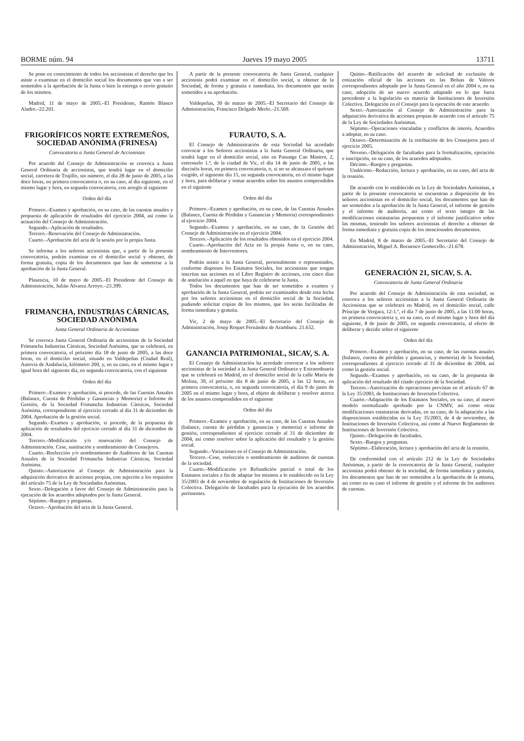BORME núm. 94 Jueves 19 mayo 2005 13711
Se pone en conocimiento de todos los accionistas el derecho que les asiste a examinar en el domicilio social los documentos que van a ser sometidos a la aprobación de la Junta o bien la entrega o envío gratuito de los mismos.
Madrid, 11 de mayo de 2005.–El Presidente, Ramón Blanco Aladro.–22.201.
FRIGORÍFICOS NORTE EXTREMEÑOS, SOCIEDAD ANÓNIMA (FRINESA)
Convocatoria a Junta General de Accionistas
Por acuerdo del Consejo de Administración se convoca a Junta General Ordinaria de accionistas, que tendrá lugar en el domicilio social, carretera de Trujillo, sin número, el día 28 de junio de 2005, a las doce horas, en primera convocatoria o, en su caso, al día siguiente, en el mismo lugar y hora, en segunda convocatoria, con arreglo al siguiente
Orden del día
Primero.–Examen y aprobación, en su caso, de las cuentas anuales y propuesta de aplicación de resultados del ejercicio 2004, así como la actuación del Consejo de Administración.
Segundo.–Aplicación de resultados.
Tercero.–Renovación del Consejo de Administración.
Cuarto.–Aprobación del acta de la sesión por la propia Junta.
Se informa a los señores accionistas que, a partir de la presente convocatoria, podrán examinar en el domicilio social y obtener, de forma gratuita, copia de los documentos que han de someterse a la aprobación de la Junta General.
Plasencia, 10 de mayo de 2005.–El Presidente del Consejo de Administración, Julián Álvarez Arroyo.–23.399.
FRIMANCHA, INDUSTRIAS CÁRNICAS, SOCIEDAD ANÓNIMA
Junta General Ordinaria de Accionistas
Se convoca Junta General Ordinaria de accionistas de la Sociedad Frimancha Industrias Cárnicas, Sociedad Anónima, que se celebrará, en primera convocatoria, el próximo día 18 de junio de 2005, a las doce horas, en el domicilio social, situado en Valdepeñas (Ciudad Real), Autovía de Andalucía, kilómetro 200, y, en su caso, en el mismo lugar e igual hora del siguiente día, en segunda convocatoria, con el siguiente
Orden del día
Primero.–Examen y aprobación, si procede, de las Cuentas Anuales (Balance, Cuenta de Pérdidas y Ganancias y Memoria) e Informe de Gestión, de la Sociedad Frimancha Industrias Cárnicas, Sociedad Anónima, correspondiente al ejercicio cerrado al día 31 de diciembre de 2004. Aprobación de la gestión social.
Segundo.–Examen y aprobación, si procede, de la propuesta de aplicación de resultados del ejercicio cerrado al día 31 de diciembre de 2004.
Tercero.–Modificación y/o renovación del Consejo de Administración. Cese, sustitución y nombramiento de Consejeros.
Cuarto.–Reelección y/o nombramiento de Auditores de las Cuentas Anuales de la Sociedad Frimancha Industrias Cárnicas, Sociedad Anónima.
Quinto.–Autorización al Consejo de Administración para la adquisición derivativa de acciones propias, con sujeción a los requisitos del artículo 75 de la Ley de Sociedades Anónimas.
Sexto.–Delegación a favor del Consejo de Administración para la ejecución de los acuerdos adoptados por la Junta General.
Séptimo.–Ruegos y preguntas.
Octavo.–Aprobación del acta de la Junta General.
A partir de la presente convocatoria de Junta General, cualquier accionista podrá examinar en el domicilio social, u obtener de la Sociedad, de forma y gratuita e inmediata, los documentos que serán sometidos a su aprobación.
Valdepeñas, 30 de marzo de 2005.–El Secretario del Consejo de Administración, Francisco Delgado Merlo.–21.569.
FURAUTO, S. A.
El Consejo de Administración de esta Sociedad ha acordado convocar a los Señores accionistas a la Junta General Ordinaria, que tendrá lugar en el domicilio social, sito en Passatge Can Mastrot, 2, entresuelo 1.ª, de la ciudad de Vic, el día 14 de junio de 2005, a las dieciséis horas, en primera convocatoria, o, si no se alcanzara el quórum exigido, el siguiente día 15, en segunda convocatoria, en el mismo lugar y hora, para deliberar y tomar acuerdos sobre los asuntos comprendidos en el siguiente
Orden del día
Primero.–Examen y aprobación, en su caso, de las Cuentas Anuales (Balance, Cuenta de Pérdidas y Ganancias y Memoria) correspondientes al ejercicio 2004.
Segundo.–Examen y aprobación, en su caso, de la Gestión del Consejo de Administración en el ejercicio 2004.
Tercero.–Aplicación de los resultados obtenidos en el ejercicio 2004.
Cuarto.–Aprobación del Acta en la propia Junta o, en su caso, nombramiento de Interventores.
Podrán asistir a la Junta General, personalmente o representados, conforme disponen los Estatutos Sociales, los accionistas que tengan inscritas sus acciones en el Libro Registro de acciones, con cinco días de antelación a aquél en que haya de celebrarse la Junta.
Todos los documentos que han de ser sometidos a examen y aprobación de la Junta General, podrán ser examinados desde esta fecha por los señores accionistas en el domicilio social de la Sociedad, pudiendo solicitar copias de los mismos, que les serán facilitadas de forma inmediata y gratuita.
Vic, 2 de mayo de 2005.–El Secretario del Consejo de Administración, Josep Roquet Fernández de Aramburu. 21.632.
GANANCIA PATRIMONIAL, SICAV, S. A.
El Consejo de Administración ha acordado convocar a los señores accionistas de la sociedad a la Junta General Ordinaria y Extraordinaria que se celebrará en Madrid, en el domicilio social de la calle María de Molina, 39, el próximo día 8 de junio de 2005, a las 12 horas, en primera convocatoria, o, en segunda convocatoria, el día 9 de junio de 2005 en el mismo lugar y hora, al objeto de deliberar y resolver acerca de los asuntos comprendidos en el siguiente
Orden del día
Primero.–Examen y aprobación, en su caso, de las Cuentas Anuales (balance, cuenta de pérdidas y ganancias y memoria) e informe de gestión, correspondientes al ejercicio cerrado al 31 de diciembre de 2004, así como resolver sobre la aplicación del resultado y la gestión social.
Segundo.–Variaciones en el Consejo de Administración.
Tercero.–Cese, reelección o nombramiento de auditores de cuentas de la sociedad.
Cuarto.–Modificación y/o Refundición parcial o total de los Estatutos sociales a fin de adaptar los mismos a lo establecido en la Ley 35/2003 de 4 de noviembre de regulación de Instituciones de Inversión Colectiva. Delegación de facultades para la ejecución de los acuerdos pertinentes.
Quinto.–Ratificación del acuerdo de solicitud de exclusión de cotización oficial de las acciones en las Bolsas de Valores correspondientes adoptado por la Junta General en el año 2004 o, en su caso, adopción de un nuevo acuerdo adaptado en lo que fuera procedente a la legislación en materia de Instituciones de Inversión Colectiva. Delegación en el Consejo para la ejecución de este acuerdo.
Sexto.–Autorización al Consejo de Administración para la adquisición derivativa de acciones propias de acuerdo con el artículo 75 de la Ley de Sociedades Anónimas.
Séptimo.–Operaciones vinculadas y conflictos de interés. Acuerdos a adoptar, en su caso.
Octavo.–Determinación de la retribución de los Consejeros para el ejercicio 2005.
Noveno.–Delegación de facultades para la formalización, ejecución e inscripción, en su caso, de los acuerdos adoptados.
Décimo.–Ruegos y preguntas.
Undécimo.–Redacción, lectura y aprobación, en su caso, del acta de la reunión.
De acuerdo con lo establecido en la Ley de Sociedades Anónimas, a partir de la presente convocatoria se encuentran a disposición de los señores accionistas en el domicilio social, los documentos que han de ser sometidos a la aprobación de la Junta General, el informe de gestión y el informe de auditoría, así como el texto íntegro de las modificaciones estatutarias propuestas y el informe justificativo sobre las mismas, teniendo los señores accionistas el derecho a obtener de forma inmediata y gratuita copia de los mencionados documentos.
En Madrid, 8 de marzo de 2005.–El Secretario del Consejo de Administración, Miguel A. Recuenco Gomecello.–21.678.
GENERACIÓN 21, SICAV, S. A.
Convocatoria de Junta General Ordinaria
Por acuerdo del Consejo de Administración de esta sociedad, se convoca a los señores accionistas a la Junta General Ordinaria de Accionistas que se celebrará en Madrid, en el domicilio social, calle Príncipe de Vergara, 12-1.º, el día 7 de junio de 2005, a las 11:00 horas, en primera convocatoria y, en su caso, en el mismo lugar y hora del día siguiente, 8 de junio de 2005, en segunda convocatoria, al efecto de deliberar y decidir sobre el siguiente
Orden del día
Primero.–Examen y aprobación, en su caso, de las cuentas anuales (balance, cuenta de pérdidas y ganancias, y memoria) de la Sociedad, correspondientes al ejercicio cerrado al 31 de diciembre de 2004, así como la gestión social.
Segundo.–Examen y aprobación, en su caso, de la propuesta de aplicación del resultado del citado ejercicio de la Sociedad.
Tercero.–Autorización de operaciones previstas en el artículo 67 de la Ley 35/2003, de Instituciones de Inversión Colectiva.
Cuarto.–Adaptación de los Estatutos Sociales, en su caso, al nuevo modelo normalizado aprobado por la CNMV, así como otras modificaciones estatutarias derivadas, en su caso, de la adaptación a las disposiciones establecidas en la Ley 35/2003, de 4 de noviembre, de Instituciones de Inversión Colectiva, así como al Nuevo Reglamento de Instituciones de Inversión Colectiva.
Quinto.–Delegación de facultades.
Sexto.–Ruegos y preguntas.
Séptimo.–Elaboración, lectura y aprobación del acta de la reunión.
De conformidad con el artículo 212 de la Ley de Sociedades Anónimas, a partir de la convocatoria de la Junta General, cualquier accionista podrá obtener de la sociedad, de forma inmediata y gratuita, los documentos que han de ser sometidos a la aprobación de la misma, así como en su caso el informe de gestión y el informe de los auditores de cuentas.